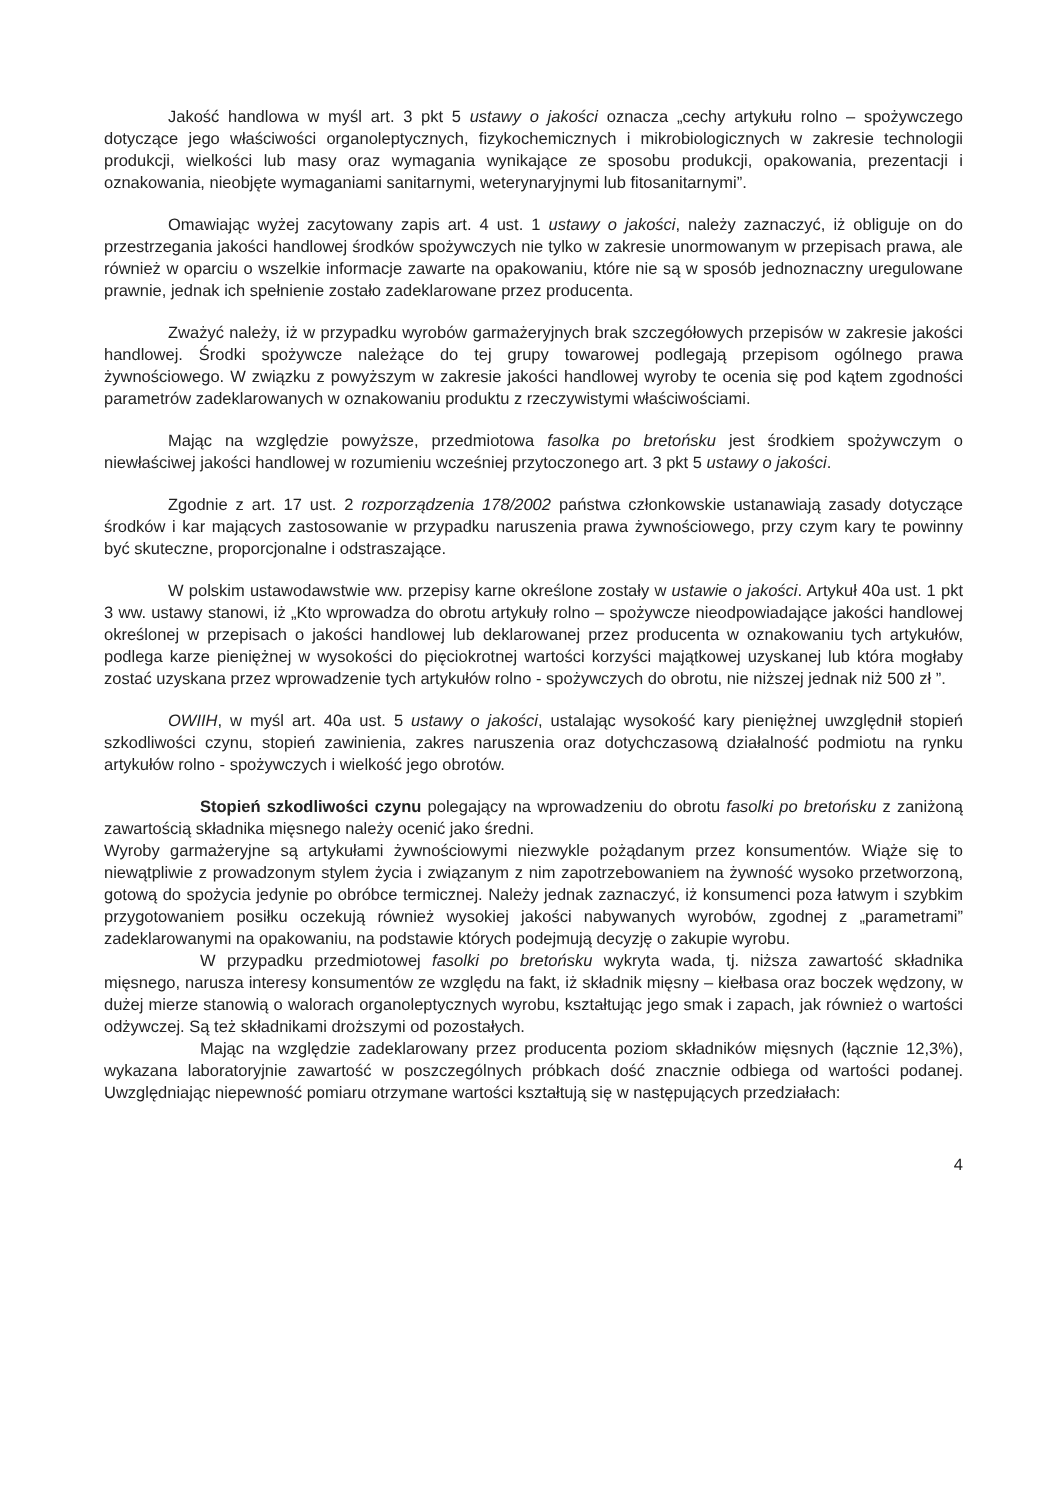Jakość handlowa w myśl art. 3 pkt 5 ustawy o jakości oznacza „cechy artykułu rolno – spożywczego dotyczące jego właściwości organoleptycznych, fizykochemicznych i mikrobiologicznych w zakresie technologii produkcji, wielkości lub masy oraz wymagania wynikające ze sposobu produkcji, opakowania, prezentacji i oznakowania, nieobjęte wymaganiami sanitarnymi, weterynaryjnymi lub fitosanitarnymi”.
Omawiając wyżej zacytowany zapis art. 4 ust. 1 ustawy o jakości, należy zaznaczyć, iż obliguje on do przestrzegania jakości handlowej środków spożywczych nie tylko w zakresie unormowanym w przepisach prawa, ale również w oparciu o wszelkie informacje zawarte na opakowaniu, które nie są w sposób jednoznaczny uregulowane prawnie, jednak ich spełnienie zostało zadeklarowane przez producenta.
Zważyć należy, iż w przypadku wyrobów garmażeryjnych brak szczegółowych przepisów w zakresie jakości handlowej. Środki spożywcze należące do tej grupy towarowej podlegają przepisom ogólnego prawa żywnościowego. W związku z powyższym w zakresie jakości handlowej wyroby te ocenia się pod kątem zgodności parametrów zadeklarowanych w oznakowaniu produktu z rzeczywistymi właściwościami.
Mając na względzie powyższe, przedmiotowa fasolka po bretońsku jest środkiem spożywczym o niewłaściwej jakości handlowej w rozumieniu wcześniej przytoczonego art. 3 pkt 5 ustawy o jakości.
Zgodnie z art. 17 ust. 2 rozporządzenia 178/2002 państwa członkowskie ustanawiają zasady dotyczące środków i kar mających zastosowanie w przypadku naruszenia prawa żywnościowego, przy czym kary te powinny być skuteczne, proporcjonalne i odstraszające.
W polskim ustawodawstwie ww. przepisy karne określone zostały w ustawie o jakości. Artykuł 40a ust. 1 pkt 3 ww. ustawy stanowi, iż „Kto wprowadza do obrotu artykuły rolno – spożywcze nieodpowiadające jakości handlowej określonej w przepisach o jakości handlowej lub deklarowanej przez producenta w oznakowaniu tych artykułów, podlega karze pieniężnej w wysokości do pięciokrotnej wartości korzyści majątkowej uzyskanej lub która mogłaby zostać uzyskana przez wprowadzenie tych artykułów rolno - spożywczych do obrotu, nie niższej jednak niż 500 zł ”.
OWIIH, w myśl art. 40a ust. 5 ustawy o jakości, ustalając wysokość kary pieniężnej uwzględnił stopień szkodliwości czynu, stopień zawinienia, zakres naruszenia oraz dotychczasową działalność podmiotu na rynku artykułów rolno - spożywczych i wielkość jego obrotów.
Stopień szkodliwości czynu polegający na wprowadzeniu do obrotu fasolki po bretońsku z zaniżoną zawartością składnika mięsnego należy ocenić jako średni.
Wyroby garmażeryjne są artykułami żywnościowymi niezwykle pożądanym przez konsumentów. Wiąże się to niewątpliwie z prowadzonym stylem życia i związanym z nim zapotrzebowaniem na żywność wysoko przetworzoną, gotową do spożycia jedynie po obróbce termicznej. Należy jednak zaznaczyć, iż konsumenci poza łatwym i szybkim przygotowaniem posiłku oczekują również wysokiej jakości nabywanych wyrobów, zgodnej z „parametrami” zadeklarowanymi na opakowaniu, na podstawie których podejmują decyzję o zakupie wyrobu.
W przypadku przedmiotowej fasolki po bretońsku wykryta wada, tj. niższa zawartość składnika mięsnego, narusza interesy konsumentów ze względu na fakt, iż składnik mięsny – kiełbasa oraz boczek wędzony, w dużej mierze stanowią o walorach organoleptycznych wyrobu, kształtując jego smak i zapach, jak również o wartości odżywczej. Są też składnikami droższymi od pozostałych.
Mając na względzie zadeklarowany przez producenta poziom składników mięsnych (łącznie 12,3%), wykazana laboratoryjnie zawartość w poszczególnych próbkach dość znacznie odbiega od wartości podanej. Uwzględniając niepewność pomiaru otrzymane wartości kształtują się w następujących przedziałach:
4